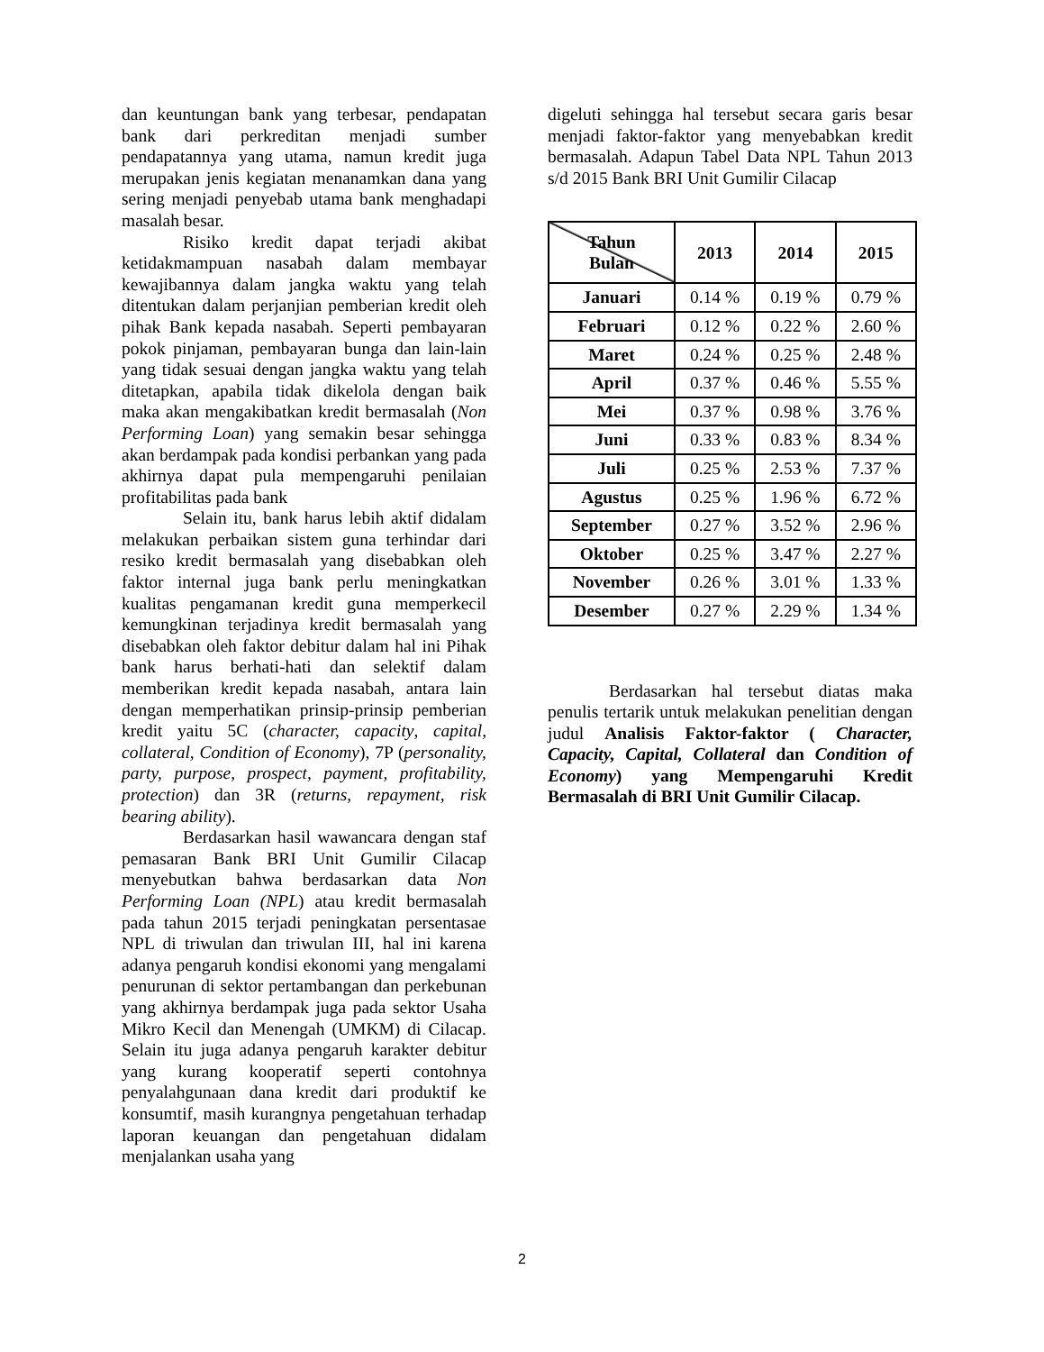dan keuntungan bank yang terbesar, pendapatan bank dari perkreditan menjadi sumber pendapatannya yang utama, namun kredit juga merupakan jenis kegiatan menanamkan dana yang sering menjadi penyebab utama bank menghadapi masalah besar.
Risiko kredit dapat terjadi akibat ketidakmampuan nasabah dalam membayar kewajibannya dalam jangka waktu yang telah ditentukan dalam perjanjian pemberian kredit oleh pihak Bank kepada nasabah. Seperti pembayaran pokok pinjaman, pembayaran bunga dan lain-lain yang tidak sesuai dengan jangka waktu yang telah ditetapkan, apabila tidak dikelola dengan baik maka akan mengakibatkan kredit bermasalah (Non Performing Loan) yang semakin besar sehingga akan berdampak pada kondisi perbankan yang pada akhirnya dapat pula mempengaruhi penilaian profitabilitas pada bank
Selain itu, bank harus lebih aktif didalam melakukan perbaikan sistem guna terhindar dari resiko kredit bermasalah yang disebabkan oleh faktor internal juga bank perlu meningkatkan kualitas pengamanan kredit guna memperkecil kemungkinan terjadinya kredit bermasalah yang disebabkan oleh faktor debitur dalam hal ini Pihak bank harus berhati-hati dan selektif dalam memberikan kredit kepada nasabah, antara lain dengan memperhatikan prinsip-prinsip pemberian kredit yaitu 5C (character, capacity, capital, collateral, Condition of Economy), 7P (personality, party, purpose, prospect, payment, profitability, protection) dan 3R (returns, repayment, risk bearing ability).
Berdasarkan hasil wawancara dengan staf pemasaran Bank BRI Unit Gumilir Cilacap menyebutkan bahwa berdasarkan data Non Performing Loan (NPL) atau kredit bermasalah pada tahun 2015 terjadi peningkatan persentasae NPL di triwulan dan triwulan III, hal ini karena adanya pengaruh kondisi ekonomi yang mengalami penurunan di sektor pertambangan dan perkebunan yang akhirnya berdampak juga pada sektor Usaha Mikro Kecil dan Menengah (UMKM) di Cilacap. Selain itu juga adanya pengaruh karakter debitur yang kurang kooperatif seperti contohnya penyalahgunaan dana kredit dari produktif ke konsumtif, masih kurangnya pengetahuan terhadap laporan keuangan dan pengetahuan didalam menjalankan usaha yang
digeluti sehingga hal tersebut secara garis besar menjadi faktor-faktor yang menyebabkan kredit bermasalah. Adapun Tabel Data NPL Tahun 2013 s/d 2015 Bank BRI Unit Gumilir Cilacap
| Tahun Bulan | 2013 | 2014 | 2015 |
| --- | --- | --- | --- |
| Januari | 0.14 % | 0.19 % | 0.79 % |
| Februari | 0.12 % | 0.22 % | 2.60 % |
| Maret | 0.24 % | 0.25 % | 2.48 % |
| April | 0.37 % | 0.46 % | 5.55 % |
| Mei | 0.37 % | 0.98 % | 3.76 % |
| Juni | 0.33 % | 0.83 % | 8.34 % |
| Juli | 0.25 % | 2.53 % | 7.37 % |
| Agustus | 0.25 % | 1.96 % | 6.72 % |
| September | 0.27 % | 3.52 % | 2.96 % |
| Oktober | 0.25 % | 3.47 % | 2.27 % |
| November | 0.26 % | 3.01 % | 1.33 % |
| Desember | 0.27 % | 2.29 % | 1.34 % |
Berdasarkan hal tersebut diatas maka penulis tertarik untuk melakukan penelitian dengan judul Analisis Faktor-faktor ( Character, Capacity, Capital, Collateral dan Condition of Economy) yang Mempengaruhi Kredit Bermasalah di BRI Unit Gumilir Cilacap.
2